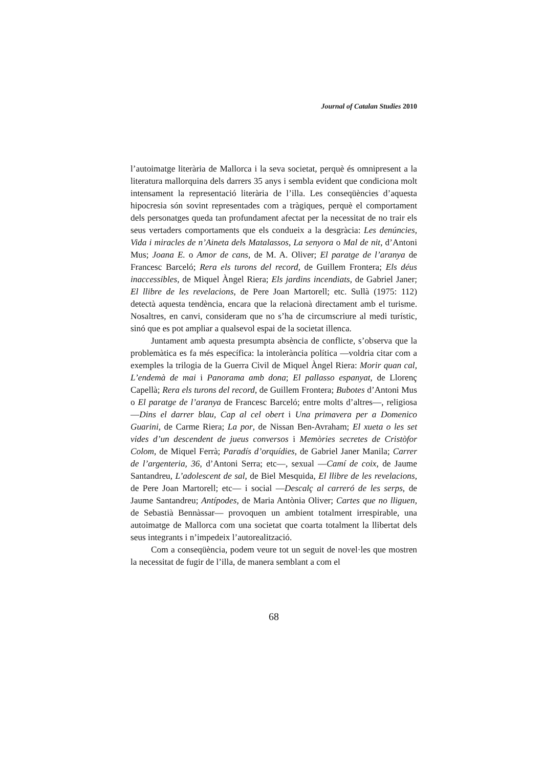Journal of Catalan Studies 2010
l’autoimatge literària de Mallorca i la seva societat, perquè és omnipresent a la literatura mallorquina dels darrers 35 anys i sembla evident que condiciona molt intensament la representació literària de l’illa. Les conseqüències d’aquesta hipocresia són sovint representades com a tràgiques, perquè el comportament dels personatges queda tan profundament afectat per la necessitat de no trair els seus vertaders comportaments que els condueix a la desgràcia: Les denúncies, Vida i miracles de n’Aineta dels Matalassos, La senyora o Mal de nit, d’Antoni Mus; Joana E. o Amor de cans, de M. A. Oliver; El paratge de l’aranya de Francesc Barceló; Rera els turons del record, de Guillem Frontera; Els déus inaccessibles, de Miquel Àngel Riera; Els jardins incendiats, de Gabriel Janer; El llibre de les revelacions, de Pere Joan Martorell; etc. Sullà (1975: 112) detectà aquesta tendència, encara que la relacionà directament amb el turisme. Nosaltres, en canvi, consideram que no s’ha de circumscriure al medi turístic, sinó que es pot ampliar a qualsevol espai de la societat illenca.
Juntament amb aquesta presumpta absència de conflicte, s’observa que la problemàtica es fa més específica: la intolerància política —voldria citar com a exemples la trilogia de la Guerra Civil de Miquel Àngel Riera: Morir quan cal, L’endemà de mai i Panorama amb dona; El pallasso espanyat, de Llorenç Capellà; Rera els turons del record, de Guillem Frontera; Bubotes d’Antoni Mus o El paratge de l’aranya de Francesc Barceló; entre molts d’altres—, religiosa —Dins el darrer blau, Cap al cel obert i Una primavera per a Domenico Guarini, de Carme Riera; La por, de Nissan Ben-Avraham; El xueta o les set vides d’un descendent de jueus conversos i Memòries secretes de Cristòfor Colom, de Miquel Ferrà; Paradís d’orquídies, de Gabriel Janer Manila; Carrer de l’argenteria, 36, d’Antoni Serra; etc—, sexual —Camí de coix, de Jaume Santandreu, L’adolescent de sal, de Biel Mesquida, El llibre de les revelacions, de Pere Joan Martorell; etc— i social —Descalç al carreró de les serps, de Jaume Santandreu; Antípodes, de Maria Antònia Oliver; Cartes que no lliguen, de Sebastià Bennàssar— provoquen un ambient totalment irrespirable, una autoimatge de Mallorca com una societat que coarta totalment la llibertat dels seus integrants i n’impedeix l’autorealització.
Com a conseqüència, podem veure tot un seguit de novel·les que mostren la necessitat de fugir de l’illa, de manera semblant a com el
68